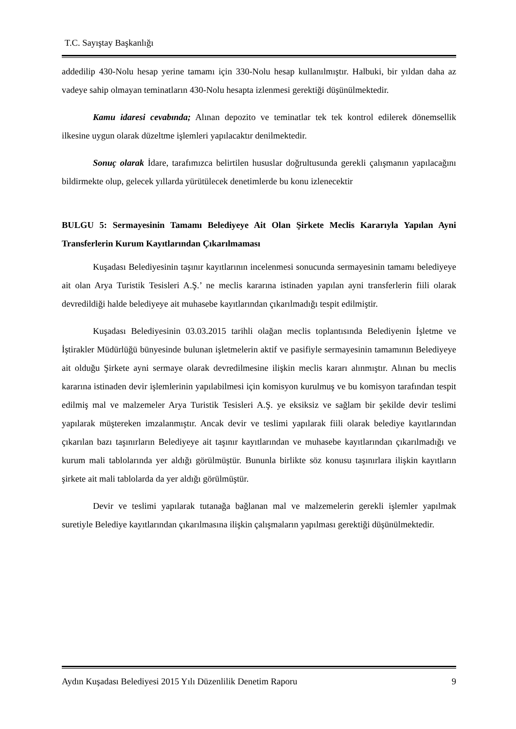T.C. Sayıştay Başkanlığı
addedilip 430-Nolu hesap yerine tamamı için 330-Nolu hesap kullanılmıştır. Halbuki, bir yıldan daha az vadeye sahip olmayan teminatların 430-Nolu hesapta izlenmesi gerektiği düşünülmektedir.
Kamu idaresi cevabında; Alınan depozito ve teminatlar tek tek kontrol edilerek dönemsellik ilkesine uygun olarak düzeltme işlemleri yapılacaktır denilmektedir.
Sonuç olarak İdare, tarafımızca belirtilen hususlar doğrultusunda gerekli çalışmanın yapılacağını bildirmekte olup, gelecek yıllarda yürütülecek denetimlerde bu konu izlenecektir
BULGU 5: Sermayesinin Tamamı Belediyeye Ait Olan Şirkete Meclis Kararıyla Yapılan Ayni Transferlerin Kurum Kayıtlarından Çıkarılmaması
Kuşadası Belediyesinin taşınır kayıtlarının incelenmesi sonucunda sermayesinin tamamı belediyeye ait olan Arya Turistik Tesisleri A.Ş.’ ne meclis kararına istinaden yapılan ayni transferlerin fiili olarak devredildiği halde belediyeye ait muhasebe kayıtlarından çıkarılmadığı tespit edilmiştir.
Kuşadası Belediyesinin 03.03.2015 tarihli olağan meclis toplantısında Belediyenin İşletme ve İştirakler Müdürlüğü bünyesinde bulunan işletmelerin aktif ve pasifiyle sermayesinin tamamının Belediyeye ait olduğu Şirkete ayni sermaye olarak devredilmesine ilişkin meclis kararı alınmıştır. Alınan bu meclis kararına istinaden devir işlemlerinin yapılabilmesi için komisyon kurulmuş ve bu komisyon tarafından tespit edilmiş mal ve malzemeler Arya Turistik Tesisleri A.Ş. ye eksiksiz ve sağlam bir şekilde devir teslimi yapılarak müştereken imzalanmıştır. Ancak devir ve teslimi yapılarak fiili olarak belediye kayıtlarından çıkarılan bazı taşınırların Belediyeye ait taşınır kayıtlarından ve muhasebe kayıtlarından çıkarılmadığı ve kurum mali tablolarında yer aldığı görülmüştür. Bununla birlikte söz konusu taşınırlara ilişkin kayıtların şirkete ait mali tablolarda da yer aldığı görülmüştür.
Devir ve teslimi yapılarak tutanağa bağlanan mal ve malzemelerin gerekli işlemler yapılmak suretiyle Belediye kayıtlarından çıkarılmasına ilişkin çalışmaların yapılması gerektiği düşünülmektedir.
Aydın Kuşadası Belediyesi 2015 Yılı Düzenlilik Denetim Raporu 9